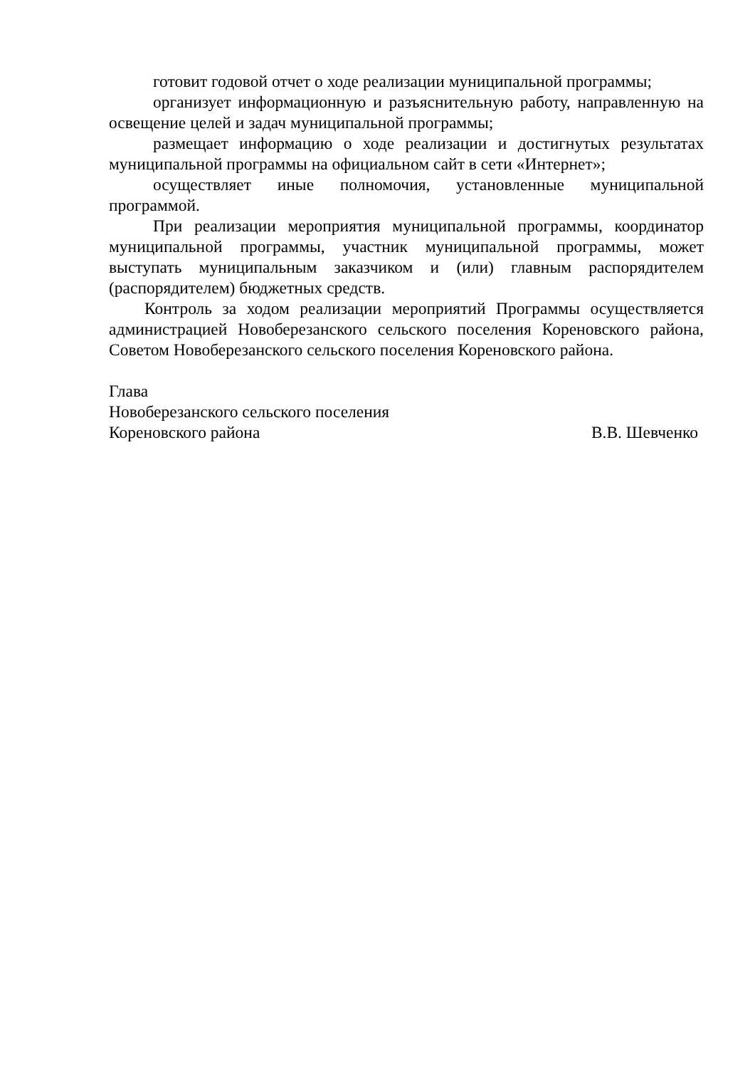готовит годовой отчет о ходе реализации муниципальной программы;
организует информационную и разъяснительную работу, направленную на освещение целей и задач муниципальной программы;
размещает информацию о ходе реализации и достигнутых результатах муниципальной программы на официальном сайт в сети «Интернет»;
осуществляет иные полномочия, установленные муниципальной программой.
При реализации мероприятия муниципальной программы, координатор муниципальной программы, участник муниципальной программы, может выступать муниципальным заказчиком и (или) главным распорядителем (распорядителем) бюджетных средств.
Контроль за ходом реализации мероприятий Программы осуществляется администрацией Новоберезанского сельского поселения Кореновского района, Советом Новоберезанского сельского поселения Кореновского района.
Глава
Новоберезанского сельского поселения
Кореновского района В.В. Шевченко